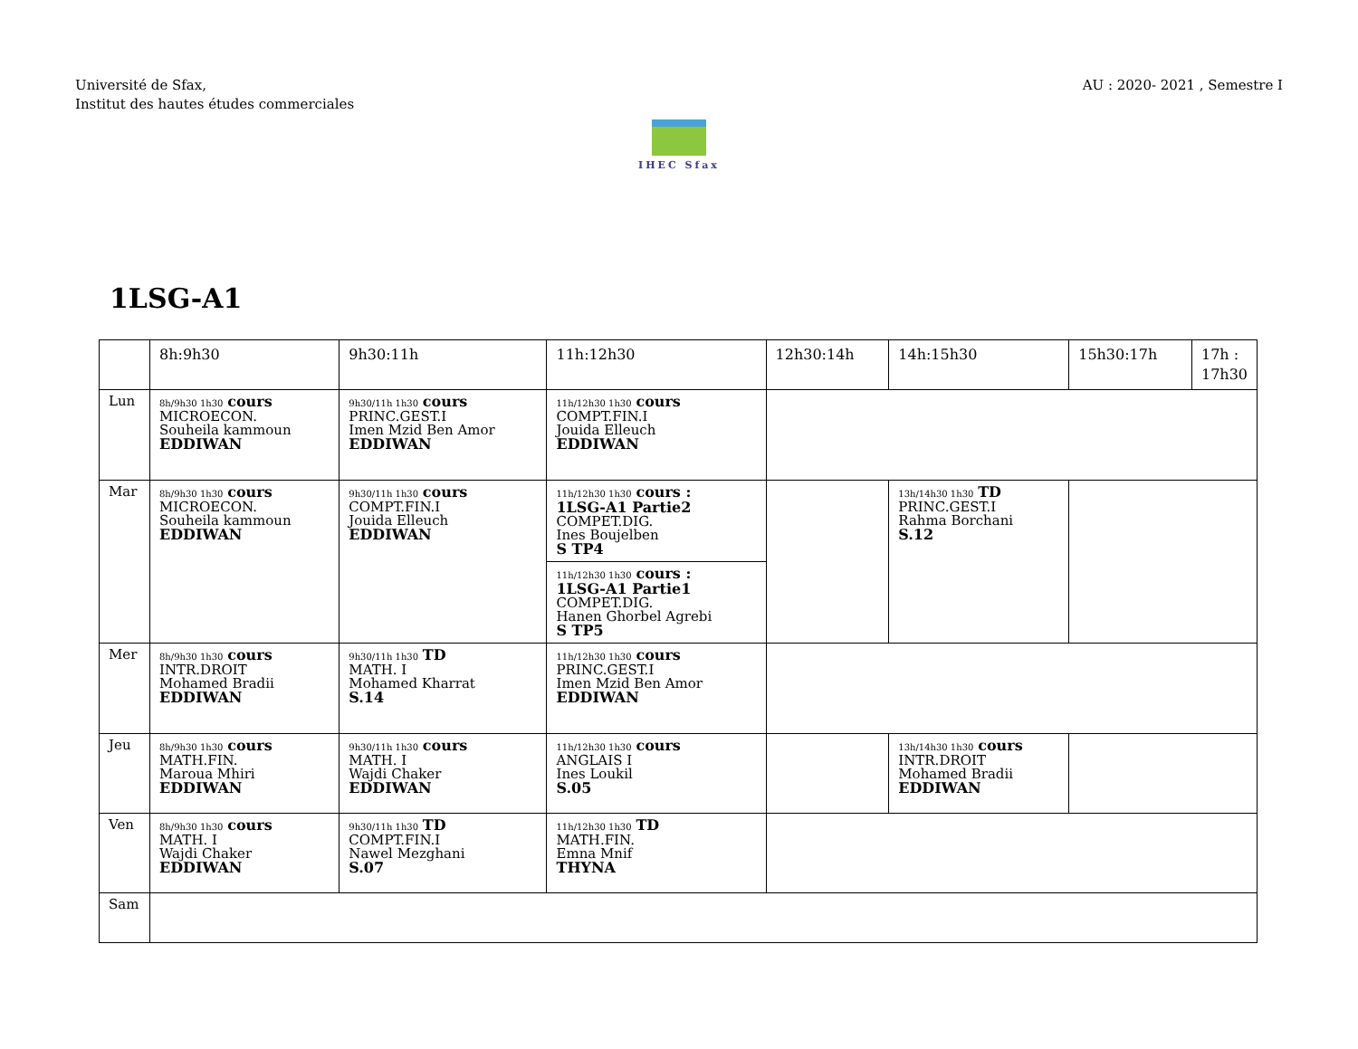Université de Sfax,
Institut des hautes études commerciales
AU : 2020- 2021 , Semestre I
IHEC Sfax
1LSG-A1
| | 8h:9h30 | 9h30:11h | 11h:12h30 | 12h30:14h | 14h:15h30 | 15h30:17h | 17h : 17h30 |
| Lun | 8h/9h30 1h30 cours MICROECON. Souheila kammoun EDDIWAN | 9h30/11h 1h30 cours PRINC.GEST.I Imen Mzid Ben Amor EDDIWAN | 11h/12h30 1h30 cours COMPT.FIN.I Jouida Elleuch EDDIWAN | | | | |
| Mar | 8h/9h30 1h30 cours MICROECON. Souheila kammoun EDDIWAN | 9h30/11h 1h30 cours COMPT.FIN.I Jouida Elleuch EDDIWAN | 11h/12h30 1h30 cours : 1LSG-A1 Partie2 COMPET.DIG. Ines Boujelben S TP4 11h/12h30 1h30 cours : 1LSG-A1 Partie1 COMPET.DIG. Hanen Ghorbel Agrebi S TP5 | | 13h/14h30 1h30 TD PRINC.GEST.I Rahma Borchani S.12 | | |
| Mer | 8h/9h30 1h30 cours INTR.DROIT Mohamed Bradii EDDIWAN | 9h30/11h 1h30 TD MATH. I Mohamed Kharrat S.14 | 11h/12h30 1h30 cours PRINC.GEST.I Imen Mzid Ben Amor EDDIWAN | | | | |
| Jeu | 8h/9h30 1h30 cours MATH.FIN. Maroua Mhiri EDDIWAN | 9h30/11h 1h30 cours MATH. I Wajdi Chaker EDDIWAN | 11h/12h30 1h30 cours ANGLAIS I Ines Loukil S.05 | | 13h/14h30 1h30 cours INTR.DROIT Mohamed Bradii EDDIWAN | | |
| Ven | 8h/9h30 1h30 cours MATH. I Wajdi Chaker EDDIWAN | 9h30/11h 1h30 TD COMPT.FIN.I Nawel Mezghani S.07 | 11h/12h30 1h30 TD MATH.FIN. Emna Mnif THYNA | | | | |
| Sam | | | | | | | |